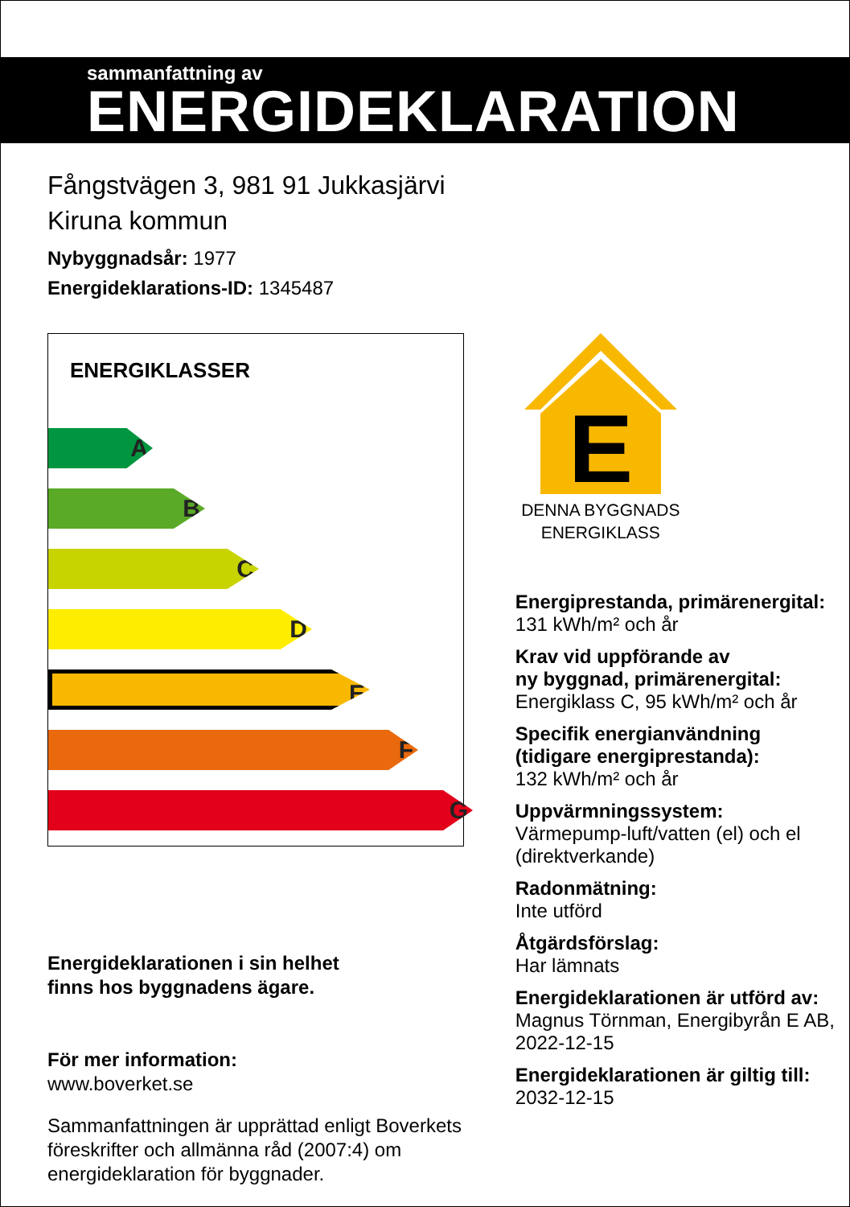sammanfattning av
ENERGIDEKLARATION
Fångstvägen 3, 981 91 Jukkasjärvi
Kiruna kommun
Nybyggnadsår: 1977
Energideklarations-ID: 1345487
ENERGIKLASSER
A
B
C
D
E
F
G
Energideklarationen i sin helhet
finns hos byggnadens ägare.
För mer information:
www.boverket.se
Sammanfattningen är upprättad enligt Boverkets föreskrifter och allmänna råd (2007:4) om energideklaration för byggnader.
E
DENNA BYGGNADS
ENERGIKLASS
Energiprestanda, primärenergital:
131 kWh/m² och år
Krav vid uppförande av
ny byggnad, primärenergital:
Energiklass C, 95 kWh/m² och år
Specifik energianvändning
(tidigare energiprestanda):
132 kWh/m² och år
Uppvärmningssystem:
Värmepump-luft/vatten (el) och el (direktverkande)
Radonmätning:
Inte utförd
Åtgärdsförslag:
Har lämnats
Energideklarationen är utförd av:
Magnus Törnman, Energibyrån E AB, 2022-12-15
Energideklarationen är giltig till:
2032-12-15